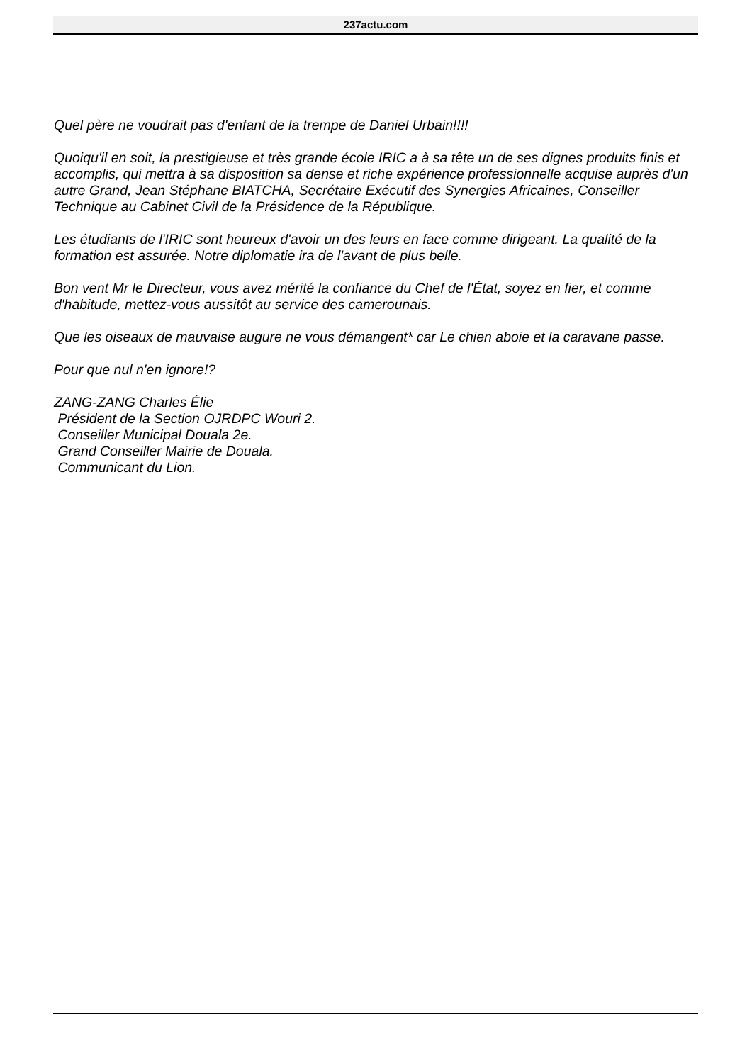237actu.com
Quel père ne voudrait pas d'enfant de la trempe de Daniel Urbain!!!!
Quoiqu'il en soit, la prestigieuse et très grande école IRIC a à sa tête un de ses dignes produits finis et accomplis, qui mettra à sa disposition sa dense et riche expérience professionnelle acquise auprès d'un autre Grand, Jean Stéphane BIATCHA, Secrétaire Exécutif des Synergies Africaines, Conseiller Technique au Cabinet Civil de la Présidence de la République.
Les étudiants de l'IRIC sont heureux d'avoir un des leurs en face comme dirigeant. La qualité de la formation est assurée. Notre diplomatie ira de l'avant de plus belle.
Bon vent Mr le Directeur, vous avez mérité la confiance du Chef de l'État, soyez en fier, et comme d'habitude, mettez-vous aussitôt au service des camerounais.
Que les oiseaux de mauvaise augure ne vous démangent* car Le chien aboie et la caravane passe.
Pour que nul n'en ignore!?
ZANG-ZANG Charles Élie
Président de la Section OJRDPC Wouri 2.
Conseiller Municipal Douala 2e.
Grand Conseiller Mairie de Douala.
Communicant du Lion.